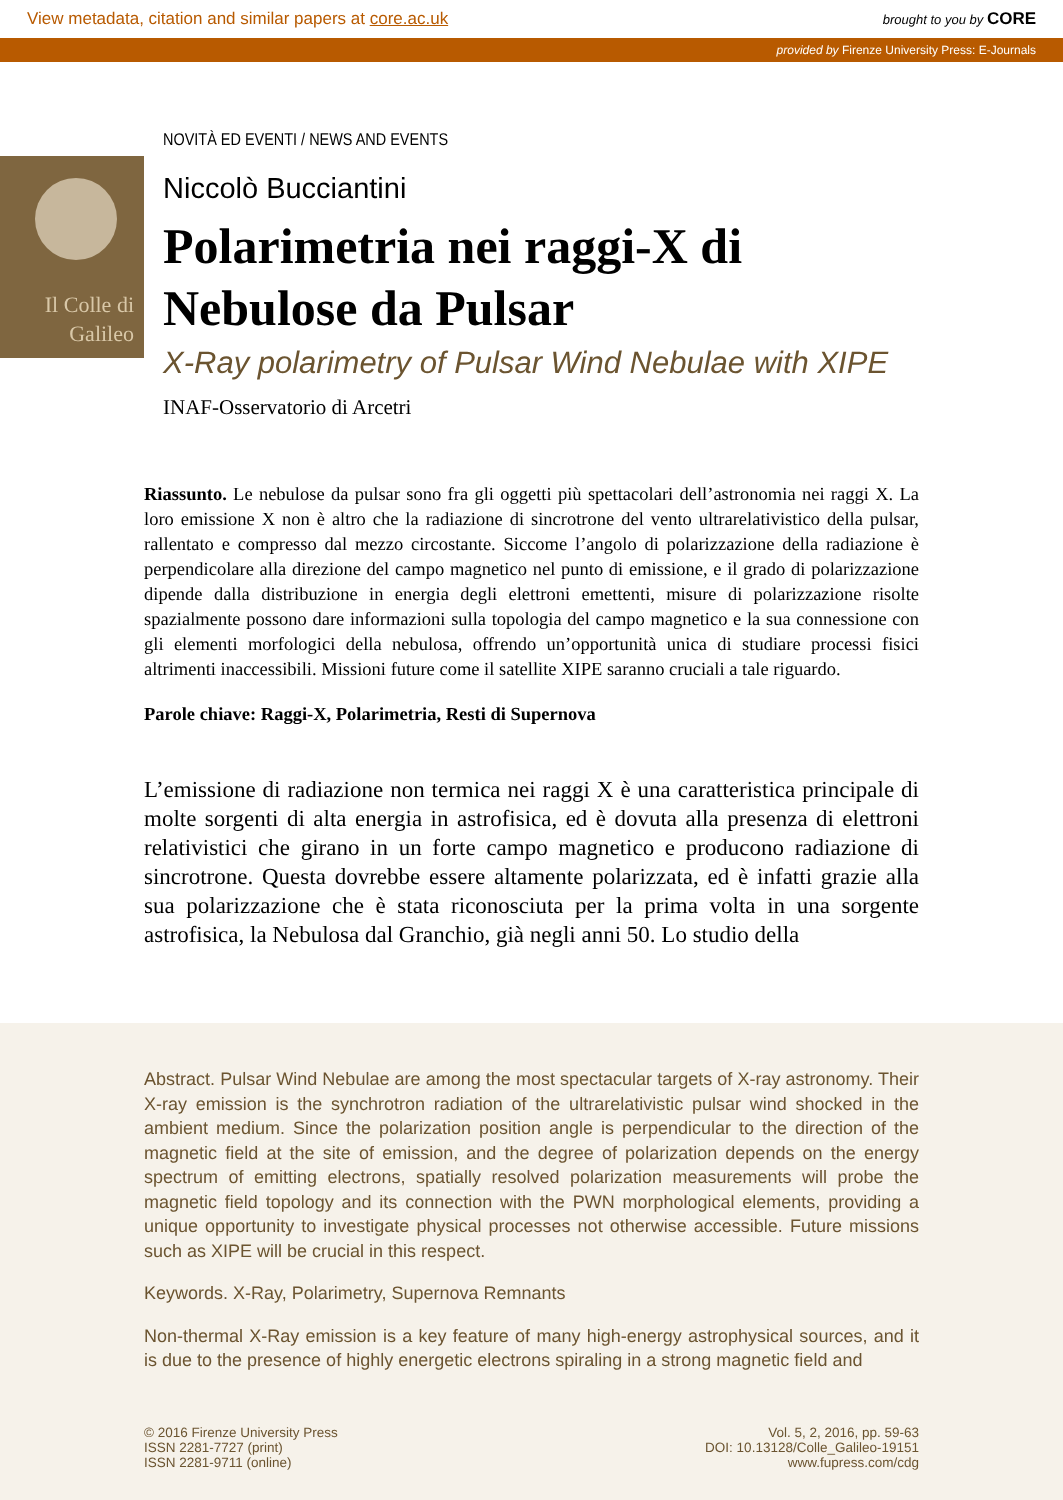View metadata, citation and similar papers at core.ac.uk brought to you by CORE
provided by Firenze University Press: E-Journals
Il Colle di
Galileo
NOVITÀ ED EVENTI / NEWS AND EVENTS
Niccolò Bucciantini
Polarimetria nei raggi-X di Nebulose da Pulsar
X-Ray polarimetry of Pulsar Wind Nebulae with XIPE
INAF-Osservatorio di Arcetri
Riassunto. Le nebulose da pulsar sono fra gli oggetti più spettacolari dell’astronomia nei raggi X. La loro emissione X non è altro che la radiazione di sincrotrone del vento ultrarelativistico della pulsar, rallentato e compresso dal mezzo circostante. Siccome l’angolo di polarizzazione della radiazione è perpendicolare alla direzione del campo magnetico nel punto di emissione, e il grado di polarizzazione dipende dalla distribuzione in energia degli elettroni emettenti, misure di polarizzazione risolte spazialmente possono dare informazioni sulla topologia del campo magnetico e la sua connessione con gli elementi morfologici della nebulosa, offrendo un’opportunità unica di studiare processi fisici altrimenti inaccessibili. Missioni future come il satellite XIPE saranno cruciali a tale riguardo.
Parole chiave: Raggi-X, Polarimetria, Resti di Supernova
L’emissione di radiazione non termica nei raggi X è una caratteristica principale di molte sorgenti di alta energia in astrofisica, ed è dovuta alla presenza di elettroni relativistici che girano in un forte campo magnetico e producono radiazione di sincrotrone. Questa dovrebbe essere altamente polarizzata, ed è infatti grazie alla sua polarizzazione che è stata riconosciuta per la prima volta in una sorgente astrofisica, la Nebulosa dal Granchio, già negli anni 50. Lo studio della
Abstract. Pulsar Wind Nebulae are among the most spectacular targets of X-ray astronomy. Their X-ray emission is the synchrotron radiation of the ultrarelativistic pulsar wind shocked in the ambient medium. Since the polarization position angle is perpendicular to the direction of the magnetic field at the site of emission, and the degree of polarization depends on the energy spectrum of emitting electrons, spatially resolved polarization measurements will probe the magnetic field topology and its connection with the PWN morphological elements, providing a unique opportunity to investigate physical processes not otherwise accessible. Future missions such as XIPE will be crucial in this respect.
Keywords. X-Ray, Polarimetry, Supernova Remnants
Non-thermal X-Ray emission is a key feature of many high-energy astrophysical sources, and it is due to the presence of highly energetic electrons spiraling in a strong magnetic field and
© 2016 Firenze University Press
ISSN 2281-7727 (print)
ISSN 2281-9711 (online)
Vol. 5, 2, 2016, pp. 59-63
DOI: 10.13128/Colle_Galileo-19151
www.fupress.com/cdg